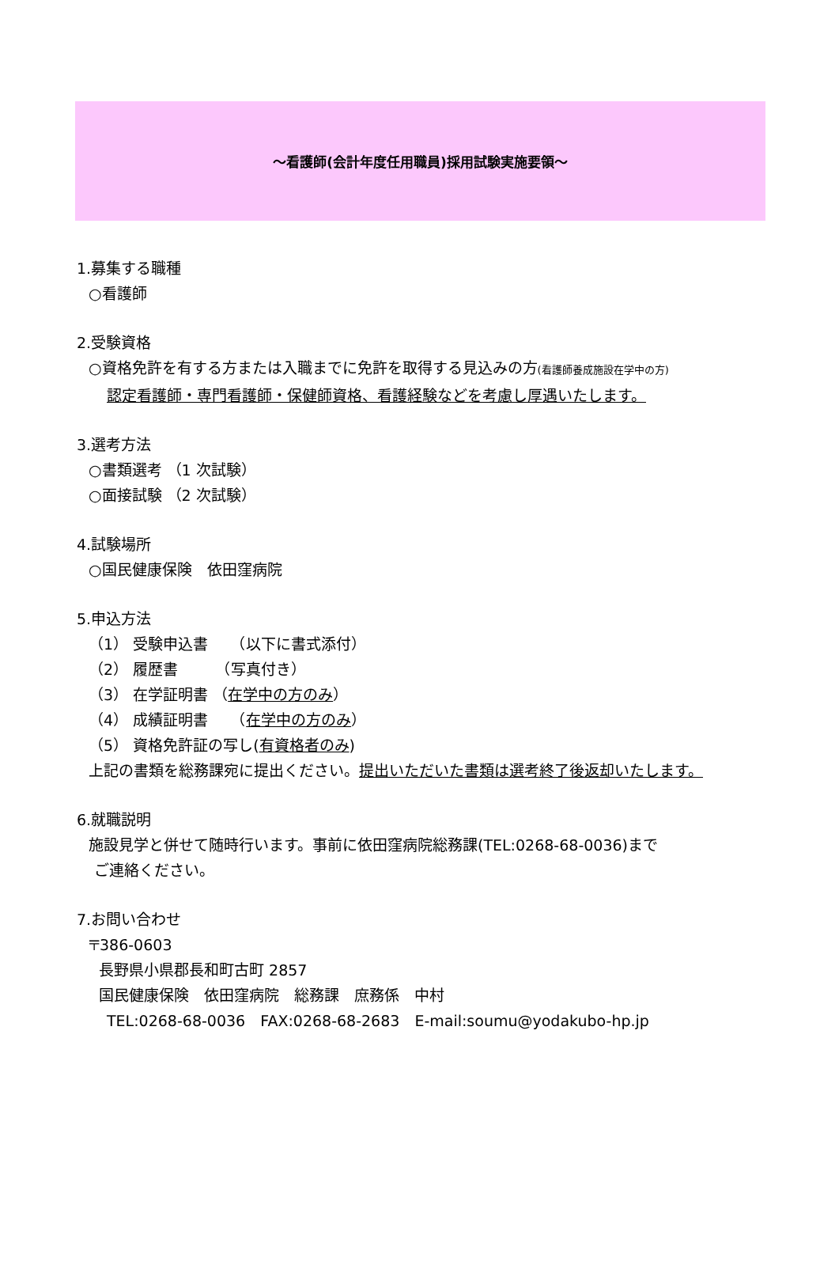～看護師(会計年度任用職員)採用試験実施要領～
1.募集する職種
○看護師
2.受験資格
○資格免許を有する方または入職までに免許を取得する見込みの方(看護師養成施設在学中の方)
認定看護師・専門看護師・保健師資格、看護経験などを考慮し厚遇いたします。
3.選考方法
○書類選考 （1 次試験）
○面接試験 （2 次試験）
4.試験場所
○国民健康保険　依田窪病院
5.申込方法
（1） 受験申込書　　（以下に書式添付）
（2） 履歴書　　　（写真付き）
（3） 在学証明書 （在学中の方のみ）
（4） 成績証明書　　（在学中の方のみ）
（5） 資格免許証の写し(有資格者のみ)
上記の書類を総務課宛に提出ください。提出いただいた書類は選考終了後返却いたします。
6.就職説明
施設見学と併せて随時行います。事前に依田窪病院総務課(TEL:0268-68-0036)まで
ご連絡ください。
7.お問い合わせ
〒386-0603
長野県小県郡長和町古町 2857
国民健康保険　依田窪病院　総務課　庶務係　中村
TEL:0268-68-0036　FAX:0268-68-2683　E-mail:soumu@yodakubo-hp.jp